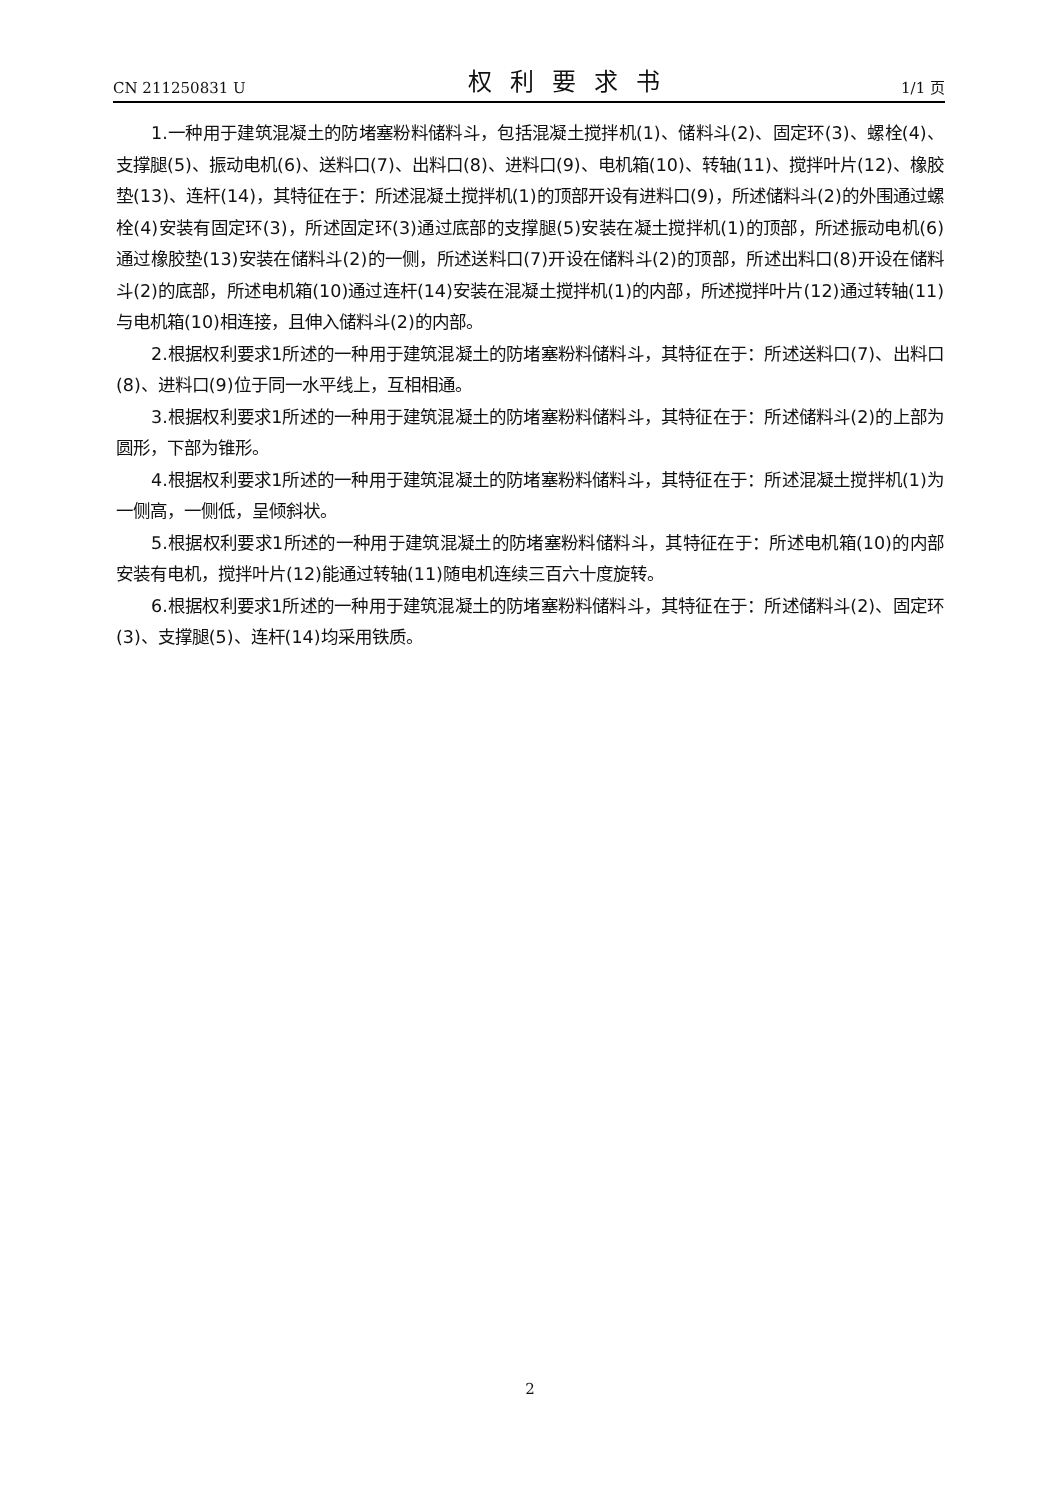CN 211250831 U 权利要求书 1/1 页
1.一种用于建筑混凝土的防堵塞粉料储料斗，包括混凝土搅拌机(1)、储料斗(2)、固定环(3)、螺栓(4)、支撑腿(5)、振动电机(6)、送料口(7)、出料口(8)、进料口(9)、电机箱(10)、转轴(11)、搅拌叶片(12)、橡胶垫(13)、连杆(14)，其特征在于：所述混凝土搅拌机(1)的顶部开设有进料口(9)，所述储料斗(2)的外围通过螺栓(4)安装有固定环(3)，所述固定环(3)通过底部的支撑腿(5)安装在凝土搅拌机(1)的顶部，所述振动电机(6)通过橡胶垫(13)安装在储料斗(2)的一侧，所述送料口(7)开设在储料斗(2)的顶部，所述出料口(8)开设在储料斗(2)的底部，所述电机箱(10)通过连杆(14)安装在混凝土搅拌机(1)的内部，所述搅拌叶片(12)通过转轴(11)与电机箱(10)相连接，且伸入储料斗(2)的内部。
2.根据权利要求1所述的一种用于建筑混凝土的防堵塞粉料储料斗，其特征在于：所述送料口(7)、出料口(8)、进料口(9)位于同一水平线上，互相相通。
3.根据权利要求1所述的一种用于建筑混凝土的防堵塞粉料储料斗，其特征在于：所述储料斗(2)的上部为圆形，下部为锥形。
4.根据权利要求1所述的一种用于建筑混凝土的防堵塞粉料储料斗，其特征在于：所述混凝土搅拌机(1)为一侧高，一侧低，呈倾斜状。
5.根据权利要求1所述的一种用于建筑混凝土的防堵塞粉料储料斗，其特征在于：所述电机箱(10)的内部安装有电机，搅拌叶片(12)能通过转轴(11)随电机连续三百六十度旋转。
6.根据权利要求1所述的一种用于建筑混凝土的防堵塞粉料储料斗，其特征在于：所述储料斗(2)、固定环(3)、支撑腿(5)、连杆(14)均采用铁质。
2